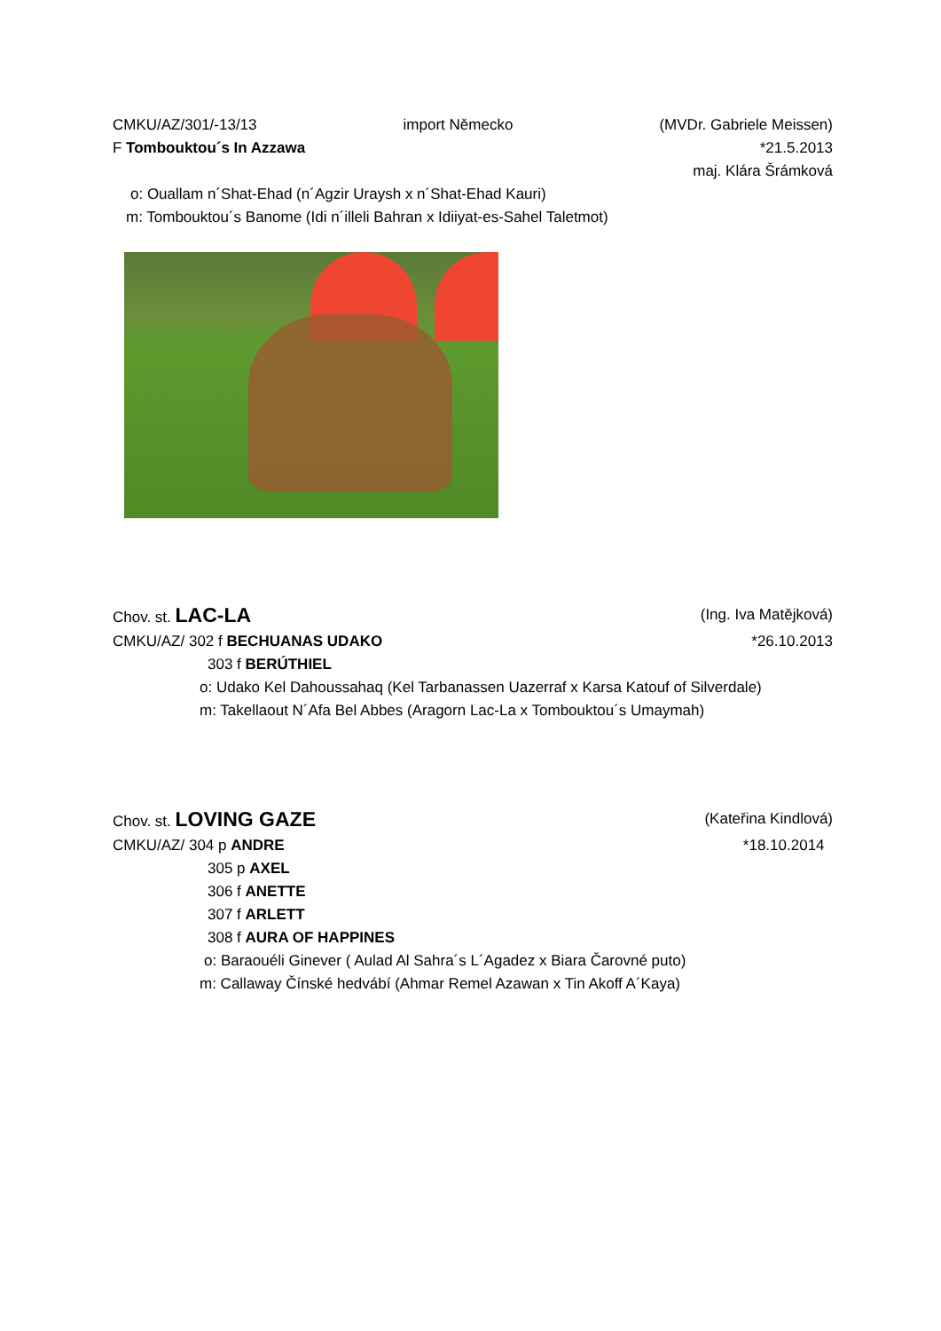CMKU/AZ/301/-13/13 import Německo (MVDr. Gabriele Meissen)
F Tombouktou´s In Azzawa *21.5.2013
maj. Klára Šrámková
o: Ouallam n´Shat-Ehad (n´Agzir Uraysh x n´Shat-Ehad Kauri)
m: Tombouktou´s Banome (Idi n´illeli Bahran x Idiiyat-es-Sahel Taletmot)
Chov. st. LAC-LA (Ing. Iva Matějková)
CMKU/AZ/ 302 f BECHUANAS UDAKO *26.10.2013
303 f BERÚTHIEL
o: Udako Kel Dahoussahaq (Kel Tarbanassen Uazerraf x Karsa Katouf of Silverdale)
m: Takellaout N´Afa Bel Abbes (Aragorn Lac-La x Tombouktou´s Umaymah)
Chov. st. LOVING GAZE (Kateřina Kindlová)
CMKU/AZ/ 304 p ANDRE *18.10.2014
305 p AXEL
306 f ANETTE
307 f ARLETT
308 f AURA OF HAPPINES
o: Baraouéli Ginever ( Aulad Al Sahra´s L´Agadez x Biara Čarovné puto)
m: Callaway Čínské hedvábí (Ahmar Remel Azawan x Tin Akoff A´Kaya)